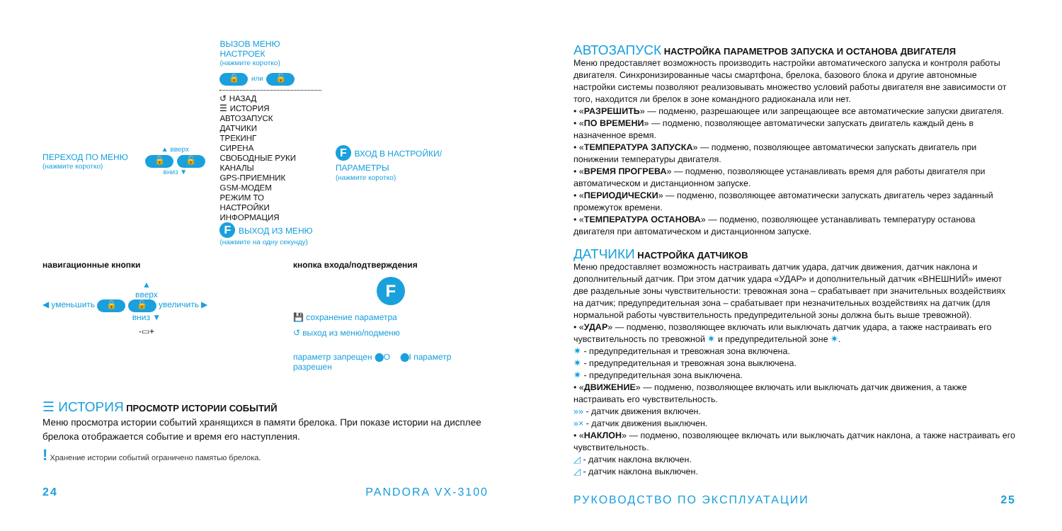ПЕРЕХОД ПО МЕНЮ
(нажмите коротко)
▲ вверх
🔒 🔓
вниз ▼
ВЫЗОВ МЕНЮ НАСТРОЕК
(нажмите коротко)
🔒 или 🔓
↺ НАЗАД
☰ ИСТОРИЯ
АВТОЗАПУСК
ДАТЧИКИ
ТРЕКИНГ
СИРЕНА
СВОБОДНЫЕ РУКИ
КАНАЛЫ
GPS-ПРИЕМНИК
GSM-МОДЕМ
РЕЖИМ ТО
НАСТРОЙКИ
ИНФОРМАЦИЯ
F ВЫХОД ИЗ МЕНЮ
(нажмите на одну секунду)
F ВХОД В НАСТРОЙКИ/ПАРАМЕТРЫ
(нажмите коротко)
навигационные кнопки
▲
вверх
◀ уменьшить 🔒 🔓 увеличить ▶
вниз ▼
-▭+
кнопка входа/подтверждения
F
💾 сохранение параметра
↺ выход из меню/подменю
параметр запрещен ⬤O ⬤I параметр разрешен
☰ ИСТОРИЯ ПРОСМОТР ИСТОРИИ СОБЫТИЙ
Меню просмотра истории событий хранящихся в памяти брелока. При показе истории на дисплее брелока отображается событие и время его наступления.
! Хранение истории событий ограничено памятью брелока.
24 PANDORA VX-3100
АВТОЗАПУСК НАСТРОЙКА ПАРАМЕТРОВ ЗАПУСКА И ОСТАНОВА ДВИГАТЕЛЯ
Меню предоставляет возможность производить настройки автоматического запуска и контроля работы двигателя. Синхронизированные часы смартфона, брелока, базового блока и другие автономные настройки системы позволяют реализовывать множество условий работы двигателя вне зависимости от того, находится ли брелок в зоне командного радиоканала или нет.
• «РАЗРЕШИТЬ» — подменю, разрешающее или запрещающее все автоматические запуски двигателя.
• «ПО ВРЕМЕНИ» — подменю, позволяющее автоматически запускать двигатель каждый день в назначенное время.
• «ТЕМПЕРАТУРА ЗАПУСКА» — подменю, позволяющее автоматически запускать двигатель при понижении температуры двигателя.
• «ВРЕМЯ ПРОГРЕВА» — подменю, позволяющее устанавливать время для работы двигателя при автоматическом и дистанционном запуске.
• «ПЕРИОДИЧЕСКИ» — подменю, позволяющее автоматически запускать двигатель через заданный промежуток времени.
• «ТЕМПЕРАТУРА ОСТАНОВА» — подменю, позволяющее устанавливать температуру останова двигателя при автоматическом и дистанционном запуске.
ДАТЧИКИ НАСТРОЙКА ДАТЧИКОВ
Меню предоставляет возможность настраивать датчик удара, датчик движения, датчик наклона и дополнительный датчик. При этом датчик удара «УДАР» и дополнительный датчик «ВНЕШНИЙ» имеют две раздельные зоны чувствительности: тревожная зона – срабатывает при значительных воздействиях на датчик; предупредительная зона – срабатывает при незначительных воздействиях на датчик (для нормальной работы чувствительность предупредительной зоны должна быть выше тревожной).
• «УДАР» — подменю, позволяющее включать или выключать датчик удара, а также настраивать его чувствительность по тревожной ✷ и предупредительной зоне ✷.
✷ - предупредительная и тревожная зона включена.
✷ - предупредительная и тревожная зона выключена.
✷ - предупредительная зона выключена.
• «ДВИЖЕНИЕ» — подменю, позволяющее включать или выключать датчик движения, а также настраивать его чувствительность.
»» - датчик движения включен.
»× - датчик движения выключен.
• «НАКЛОН» — подменю, позволяющее включать или выключать датчик наклона, а также настраивать его чувствительность.
◿ - датчик наклона включен.
◿ - датчик наклона выключен.
РУКОВОДСТВО ПО ЭКСПЛУАТАЦИИ 25